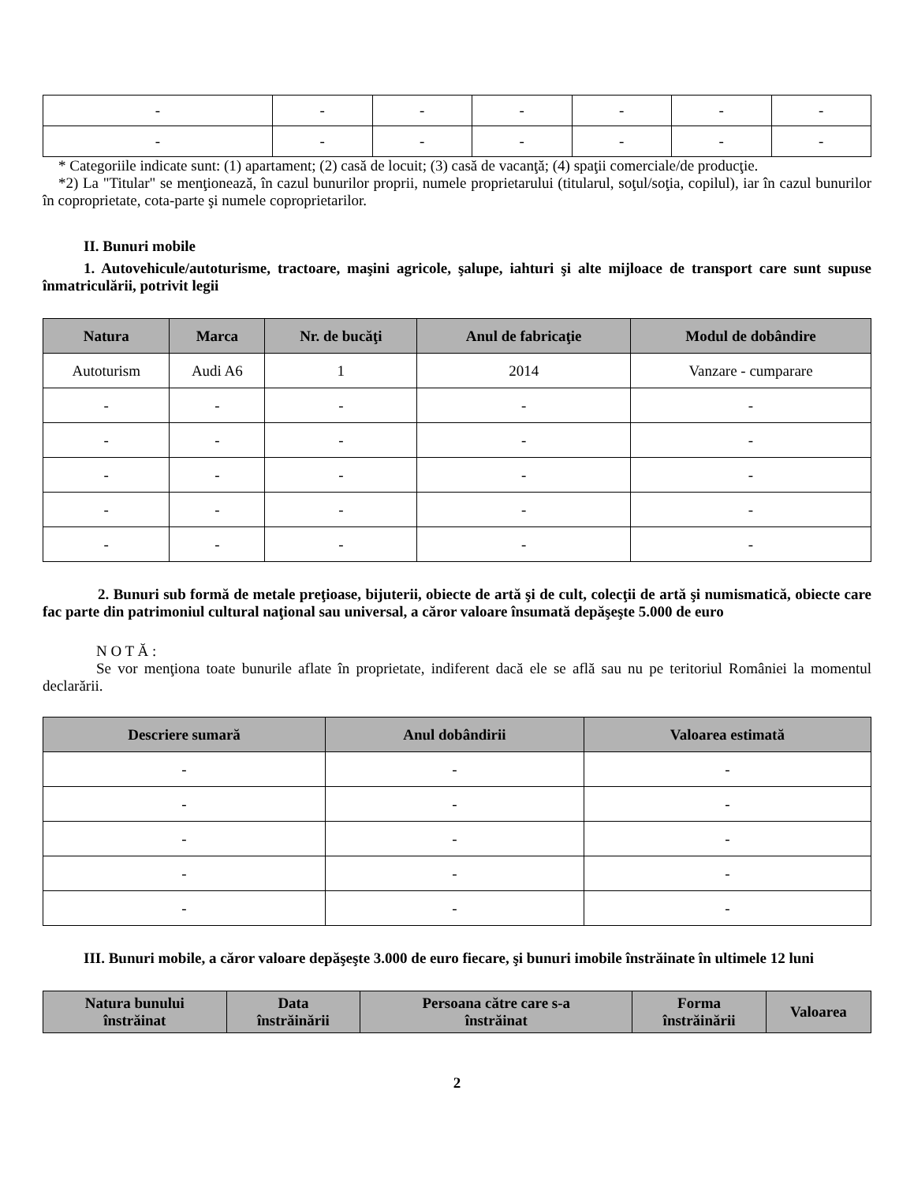| - | - | - | - | - | - | - |
| - | - | - | - | - | - | - |
* Categoriile indicate sunt: (1) apartament; (2) casă de locuit; (3) casă de vacanţă; (4) spaţii comerciale/de producţie.
*2) La "Titular" se menţionează, în cazul bunurilor proprii, numele proprietarului (titularul, soţul/soţia, copilul), iar în cazul bunurilor în coproprietate, cota-parte şi numele coproprietarilor.
II. Bunuri mobile
1. Autovehicule/autoturisme, tractoare, maşini agricole, şalupe, iahturi şi alte mijloace de transport care sunt supuse înmatriculării, potrivit legii
| Natura | Marca | Nr. de bucăţi | Anul de fabricaţie | Modul de dobândire |
| --- | --- | --- | --- | --- |
| Autoturism | Audi A6 | 1 | 2014 | Vanzare - cumparare |
| - | - | - | - | - |
| - | - | - | - | - |
| - | - | - | - | - |
| - | - | - | - | - |
| - | - | - | - | - |
2. Bunuri sub formă de metale preţioase, bijuterii, obiecte de artă şi de cult, colecţii de artă şi numismatică, obiecte care fac parte din patrimoniul cultural naţional sau universal, a căror valoare însumată depăşeşte 5.000 de euro
N O T Ă :
Se vor menţiona toate bunurile aflate în proprietate, indiferent dacă ele se află sau nu pe teritoriul României la momentul declarării.
| Descriere sumară | Anul dobândirii | Valoarea estimată |
| --- | --- | --- |
| - | - | - |
| - | - | - |
| - | - | - |
| - | - | - |
| - | - | - |
III. Bunuri mobile, a căror valoare depăşeşte 3.000 de euro fiecare, şi bunuri imobile înstrăinate în ultimele 12 luni
| Natura bunului înstrăinat | Data înstrăinării | Persoana către care s-a înstrăinat | Forma înstrăinării | Valoarea |
| --- | --- | --- | --- | --- |
2